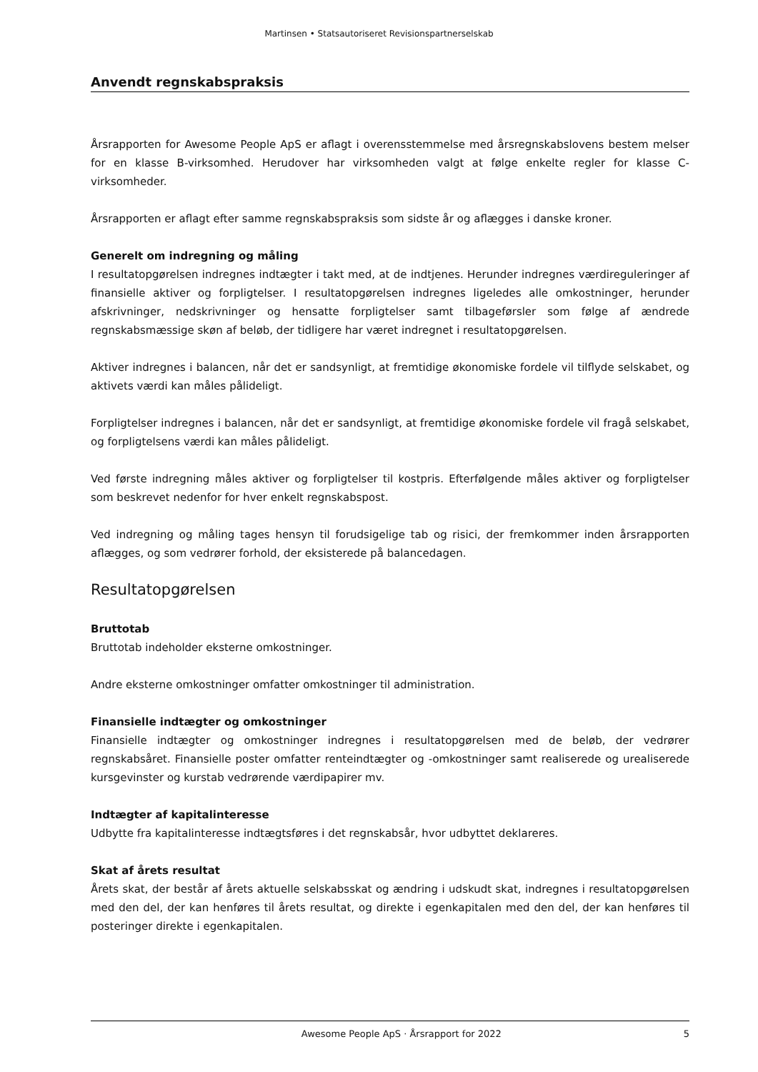Martinsen • Statsautoriseret Revisionspartnerselskab
Anvendt regnskabspraksis
Årsrapporten for Awesome People ApS er aflagt i overensstemmelse med årsregnskabslovens bestem melser for en klasse B-virksomhed. Herudover har virksomheden valgt at følge enkelte regler for klasse C-virksomheder.
Årsrapporten er aflagt efter samme regnskabspraksis som sidste år og aflægges i danske kroner.
Generelt om indregning og måling
I resultatopgørelsen indregnes indtægter i takt med, at de indtjenes. Herunder indregnes værdireguleringer af finansielle aktiver og forpligtelser. I resultatopgørelsen indregnes ligeledes alle omkostninger, herunder afskrivninger, nedskrivninger og hensatte forpligtelser samt tilbageførsler som følge af ændrede regnskabsmæssige skøn af beløb, der tidligere har været indregnet i resultatopgørelsen.
Aktiver indregnes i balancen, når det er sandsynligt, at fremtidige økonomiske fordele vil tilflyde selskabet, og aktivets værdi kan måles pålideligt.
Forpligtelser indregnes i balancen, når det er sandsynligt, at fremtidige økonomiske fordele vil fragå selskabet, og forpligtelsens værdi kan måles pålideligt.
Ved første indregning måles aktiver og forpligtelser til kostpris. Efterfølgende måles aktiver og forpligtelser som beskrevet nedenfor for hver enkelt regnskabspost.
Ved indregning og måling tages hensyn til forudsigelige tab og risici, der fremkommer inden årsrapporten aflægges, og som vedrører forhold, der eksisterede på balancedagen.
Resultatopgørelsen
Bruttotab
Bruttotab indeholder eksterne omkostninger.
Andre eksterne omkostninger omfatter omkostninger til administration.
Finansielle indtægter og omkostninger
Finansielle indtægter og omkostninger indregnes i resultatopgørelsen med de beløb, der vedrører regnskabsåret. Finansielle poster omfatter renteindtægter og -omkostninger samt realiserede og urealiserede kursgevinster og kurstab vedrørende værdipapirer mv.
Indtægter af kapitalinteresse
Udbytte fra kapitalinteresse indtægtsføres i det regnskabsår, hvor udbyttet deklareres.
Skat af årets resultat
Årets skat, der består af årets aktuelle selskabsskat og ændring i udskudt skat, indregnes i resultatopgørelsen med den del, der kan henføres til årets resultat, og direkte i egenkapitalen med den del, der kan henføres til posteringer direkte i egenkapitalen.
Awesome People ApS · Årsrapport for 2022 5